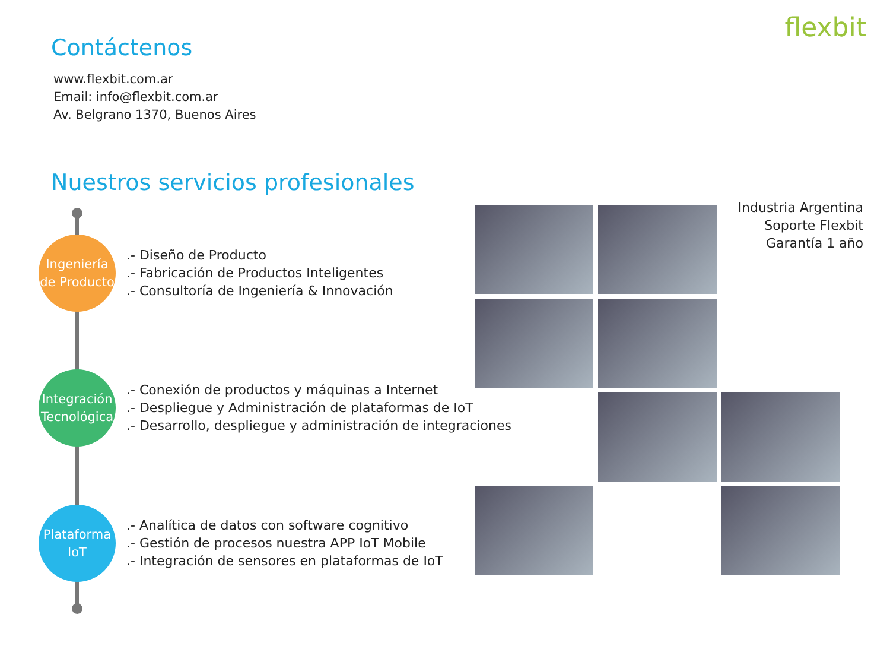flexbit
Contáctenos
www.flexbit.com.ar
Email: info@flexbit.com.ar
Av. Belgrano 1370, Buenos Aires
Nuestros servicios profesionales
Ingeniería
de Producto
.- Diseño de Producto
.- Fabricación de Productos Inteligentes
.- Consultoría de Ingeniería & Innovación
Integración
Tecnológica
.- Conexión de productos y máquinas a Internet
.- Despliegue y Administración de plataformas de IoT
.- Desarrollo, despliegue y administración de integraciones
Plataforma
IoT
.- Analítica de datos con software cognitivo
.- Gestión de procesos nuestra APP IoT Mobile
.- Integración de sensores en plataformas de IoT
Industria Argentina
Soporte Flexbit
Garantía 1 año